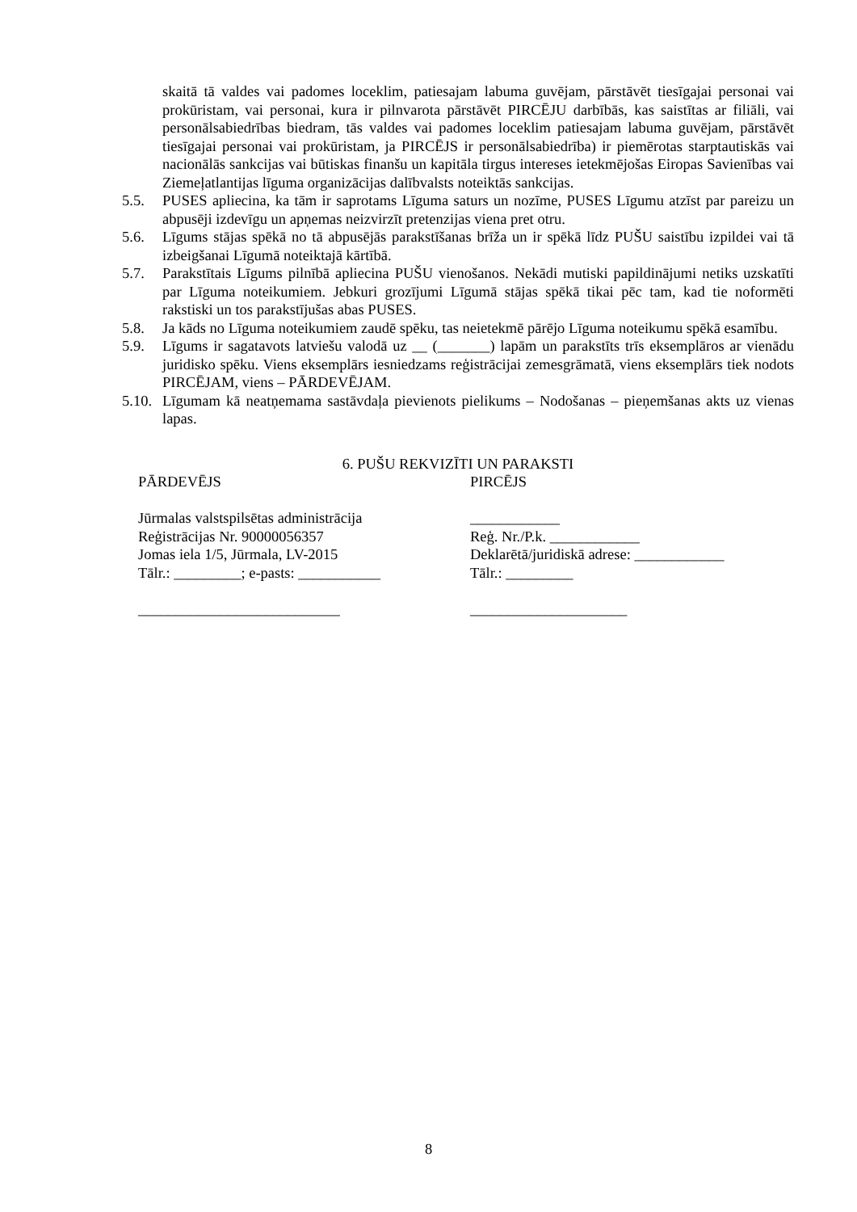skaitā tā valdes vai padomes loceklim, patiesajam labuma guvējam, pārstāvēt tiesīgajai personai vai prokūristam, vai personai, kura ir pilnvarota pārstāvēt PIRCĒJU darbībās, kas saistītas ar filiāli, vai personālsabiedrības biedram, tās valdes vai padomes loceklim patiesajam labuma guvējam, pārstāvēt tiesīgajai personai vai prokūristam, ja PIRCĒJS ir personālsabiedrība) ir piemērotas starptautiskās vai nacionālās sankcijas vai būtiskas finanšu un kapitāla tirgus intereses ietekmējošas Eiropas Savienības vai Ziemeļatlantijas līguma organizācijas dalībvalsts noteiktās sankcijas.
5.5. PUSES apliecina, ka tām ir saprotams Līguma saturs un nozīme, PUSES Līgumu atzīst par pareizu un abpusēji izdevīgu un apņemas neizvirzīt pretenzijas viena pret otru.
5.6. Līgums stājas spēkā no tā abpusējās parakstīšanas brīža un ir spēkā līdz PUŠU saistību izpildei vai tā izbeigšanai Līgumā noteiktajā kārtībā.
5.7. Parakstītais Līgums pilnībā apliecina PUŠU vienošanos. Nekādi mutiski papildinājumi netiks uzskatīti par Līguma noteikumiem. Jebkuri grozījumi Līgumā stājas spēkā tikai pēc tam, kad tie noformēti rakstiski un tos parakstījušas abas PUSES.
5.8. Ja kāds no Līguma noteikumiem zaudē spēku, tas neietekmē pārējo Līguma noteikumu spēkā esamību.
5.9. Līgums ir sagatavots latviešu valodā uz __ (_______) lapām un parakstīts trīs eksemplāros ar vienādu juridisko spēku. Viens eksemplārs iesniedzams reģistrācijai zemesgrāmatā, viens eksemplārs tiek nodots PIRCĒJAM, viens – PĀRDEVĒJAM.
5.10. Līgumam kā neatņemama sastāvdaļa pievienots pielikums – Nodošanas – pieņemšanas akts uz vienas lapas.
6. PUŠU REKVIZĪTI UN PARAKSTI
PĀRDEVĒJS
Jūrmalas valstspilsētas administrācija
Reģistrācijas Nr. 90000056357
Jomas iela 1/5, Jūrmala, LV-2015
Tālr.: _________; e-pasts: ___________
___________________________
PIRCĒJS
____________
Reģ. Nr./P.k. ____________
Deklarētā/juridiskā adrese: ____________
Tālr.: _________
_____________________
8